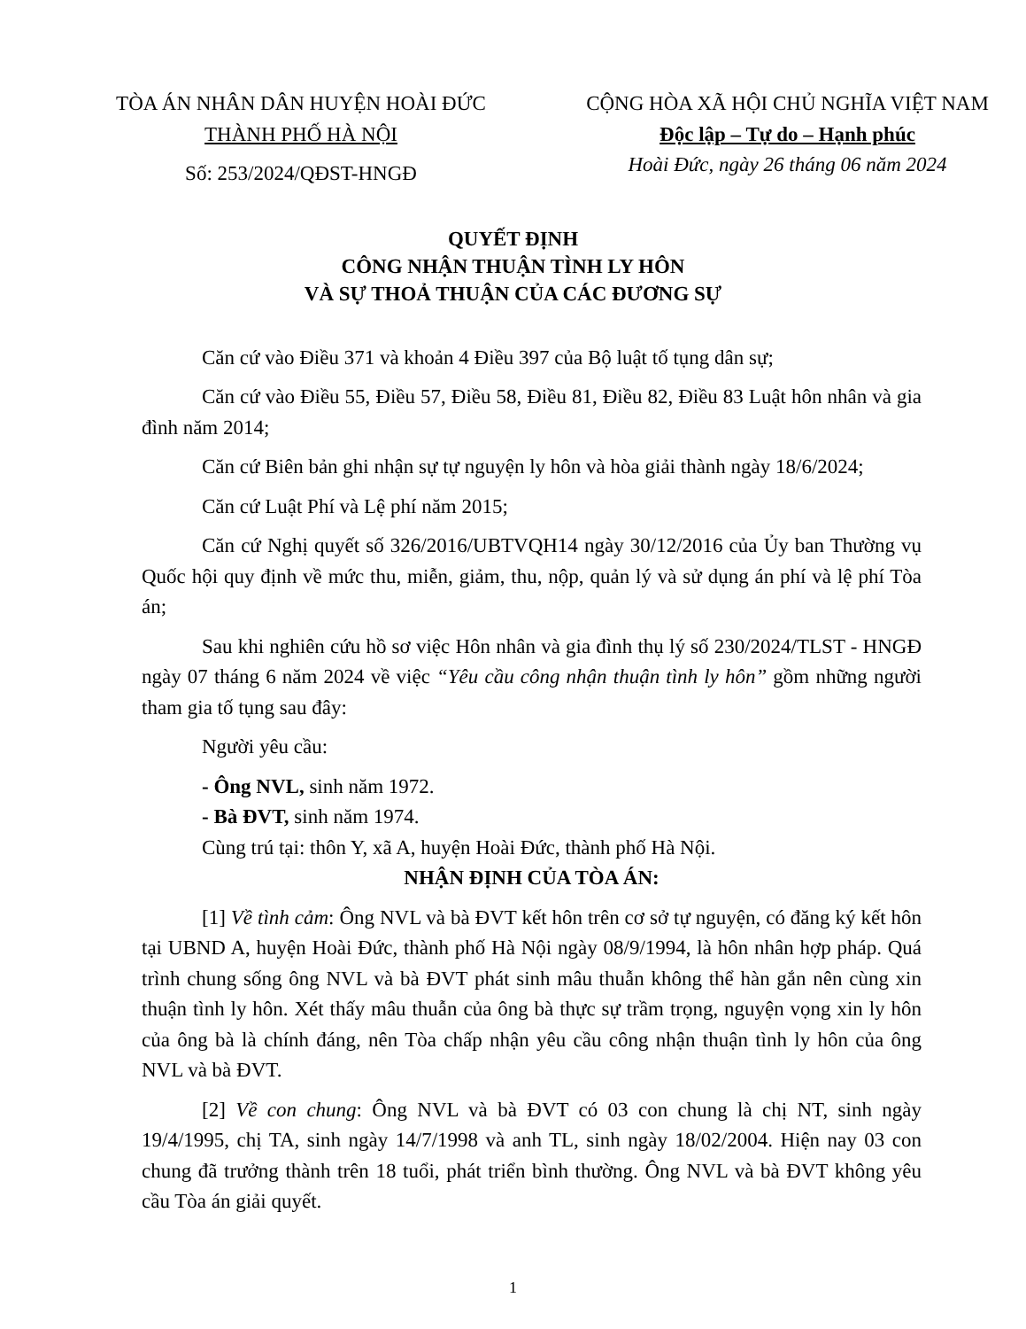TÒA ÁN NHÂN DÂN HUYỆN HOÀI ĐỨC
THÀNH PHỐ HÀ NỘI
Số: 253/2024/QĐST-HNGĐ
CỘNG HÒA XÃ HỘI CHỦ NGHĨA VIỆT NAM
Độc lập – Tự do – Hạnh phúc
Hoài Đức, ngày 26 tháng 06 năm 2024
QUYẾT ĐỊNH
CÔNG NHẬN THUẬN TÌNH LY HÔN
VÀ SỰ THOẢ THUẬN CỦA CÁC ĐƯƠNG SỰ
Căn cứ vào Điều 371 và khoản 4 Điều 397 của Bộ luật tố tụng dân sự;
Căn cứ vào Điều 55, Điều 57, Điều 58, Điều 81, Điều 82, Điều 83 Luật hôn nhân và gia đình năm 2014;
Căn cứ Biên bản ghi nhận sự tự nguyện ly hôn và hòa giải thành ngày 18/6/2024;
Căn cứ Luật Phí và Lệ phí năm 2015;
Căn cứ Nghị quyết số 326/2016/UBTVQH14 ngày 30/12/2016 của Ủy ban Thường vụ Quốc hội quy định về mức thu, miễn, giảm, thu, nộp, quản lý và sử dụng án phí và lệ phí Tòa án;
Sau khi nghiên cứu hồ sơ việc Hôn nhân và gia đình thụ lý số 230/2024/TLST - HNGĐ ngày 07 tháng 6 năm 2024 về việc “Yêu cầu công nhận thuận tình ly hôn” gồm những người tham gia tố tụng sau đây:
Người yêu cầu:
- Ông NVL, sinh năm 1972.
- Bà ĐVT, sinh năm 1974.
Cùng trú tại: thôn Y, xã A, huyện Hoài Đức, thành phố Hà Nội.
NHẬN ĐỊNH CỦA TÒA ÁN:
[1] Về tình cảm: Ông NVL và bà ĐVT kết hôn trên cơ sở tự nguyện, có đăng ký kết hôn tại UBND A, huyện Hoài Đức, thành phố Hà Nội ngày 08/9/1994, là hôn nhân hợp pháp. Quá trình chung sống ông NVL và bà ĐVT phát sinh mâu thuẫn không thể hàn gắn nên cùng xin thuận tình ly hôn. Xét thấy mâu thuẫn của ông bà thực sự trầm trọng, nguyện vọng xin ly hôn của ông bà là chính đáng, nên Tòa chấp nhận yêu cầu công nhận thuận tình ly hôn của ông NVL và bà ĐVT.
[2] Về con chung: Ông NVL và bà ĐVT có 03 con chung là chị NT, sinh ngày 19/4/1995, chị TA, sinh ngày 14/7/1998 và anh TL, sinh ngày 18/02/2004. Hiện nay 03 con chung đã trưởng thành trên 18 tuổi, phát triển bình thường. Ông NVL và bà ĐVT không yêu cầu Tòa án giải quyết.
1